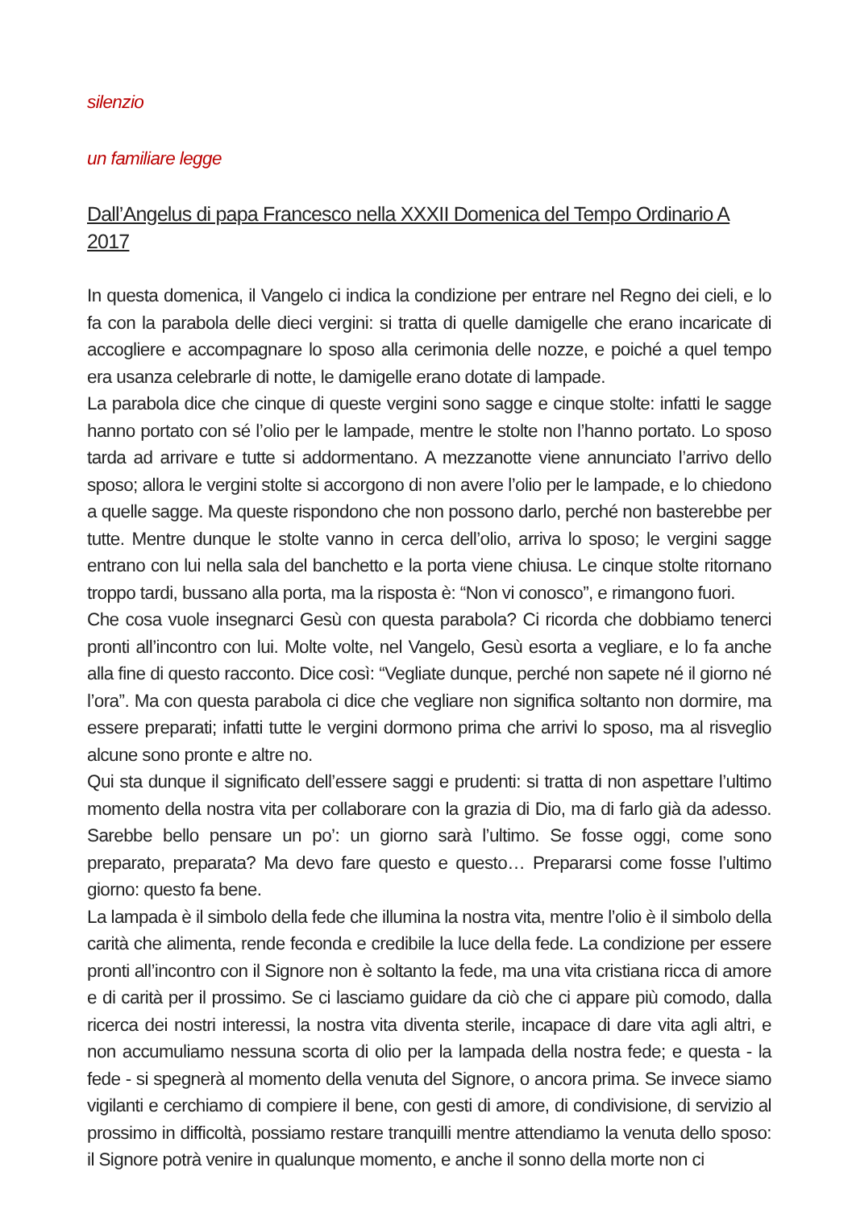silenzio
un familiare legge
Dall’Angelus di papa Francesco nella XXXII Domenica del Tempo Ordinario A 2017
In questa domenica, il Vangelo ci indica la condizione per entrare nel Regno dei cieli, e lo fa con la parabola delle dieci vergini: si tratta di quelle damigelle che erano incaricate di accogliere e accompagnare lo sposo alla cerimonia delle nozze, e poiché a quel tempo era usanza celebrarle di notte, le damigelle erano dotate di lampade.
La parabola dice che cinque di queste vergini sono sagge e cinque stolte: infatti le sagge hanno portato con sé l’olio per le lampade, mentre le stolte non l’hanno portato. Lo sposo tarda ad arrivare e tutte si addormentano. A mezzanotte viene annunciato l’arrivo dello sposo; allora le vergini stolte si accorgono di non avere l’olio per le lampade, e lo chiedono a quelle sagge. Ma queste rispondono che non possono darlo, perché non basterebbe per tutte. Mentre dunque le stolte vanno in cerca dell’olio, arriva lo sposo; le vergini sagge entrano con lui nella sala del banchetto e la porta viene chiusa. Le cinque stolte ritornano troppo tardi, bussano alla porta, ma la risposta è: “Non vi conosco”, e rimangono fuori.
Che cosa vuole insegnarci Gesù con questa parabola? Ci ricorda che dobbiamo tenerci pronti all’incontro con lui. Molte volte, nel Vangelo, Gesù esorta a vegliare, e lo fa anche alla fine di questo racconto. Dice così: “Vegliate dunque, perché non sapete né il giorno né l’ora”. Ma con questa parabola ci dice che vegliare non significa soltanto non dormire, ma essere preparati; infatti tutte le vergini dormono prima che arrivi lo sposo, ma al risveglio alcune sono pronte e altre no.
Qui sta dunque il significato dell’essere saggi e prudenti: si tratta di non aspettare l’ultimo momento della nostra vita per collaborare con la grazia di Dio, ma di farlo già da adesso. Sarebbe bello pensare un po’: un giorno sarà l’ultimo. Se fosse oggi, come sono preparato, preparata? Ma devo fare questo e questo… Prepararsi come fosse l’ultimo giorno: questo fa bene.
La lampada è il simbolo della fede che illumina la nostra vita, mentre l’olio è il simbolo della carità che alimenta, rende feconda e credibile la luce della fede. La condizione per essere pronti all’incontro con il Signore non è soltanto la fede, ma una vita cristiana ricca di amore e di carità per il prossimo. Se ci lasciamo guidare da ciò che ci appare più comodo, dalla ricerca dei nostri interessi, la nostra vita diventa sterile, incapace di dare vita agli altri, e non accumuliamo nessuna scorta di olio per la lampada della nostra fede; e questa - la fede - si spegnerà al momento della venuta del Signore, o ancora prima. Se invece siamo vigilanti e cerchiamo di compiere il bene, con gesti di amore, di condivisione, di servizio al prossimo in difficoltà, possiamo restare tranquilli mentre attendiamo la venuta dello sposo: il Signore potrà venire in qualunque momento, e anche il sonno della morte non ci